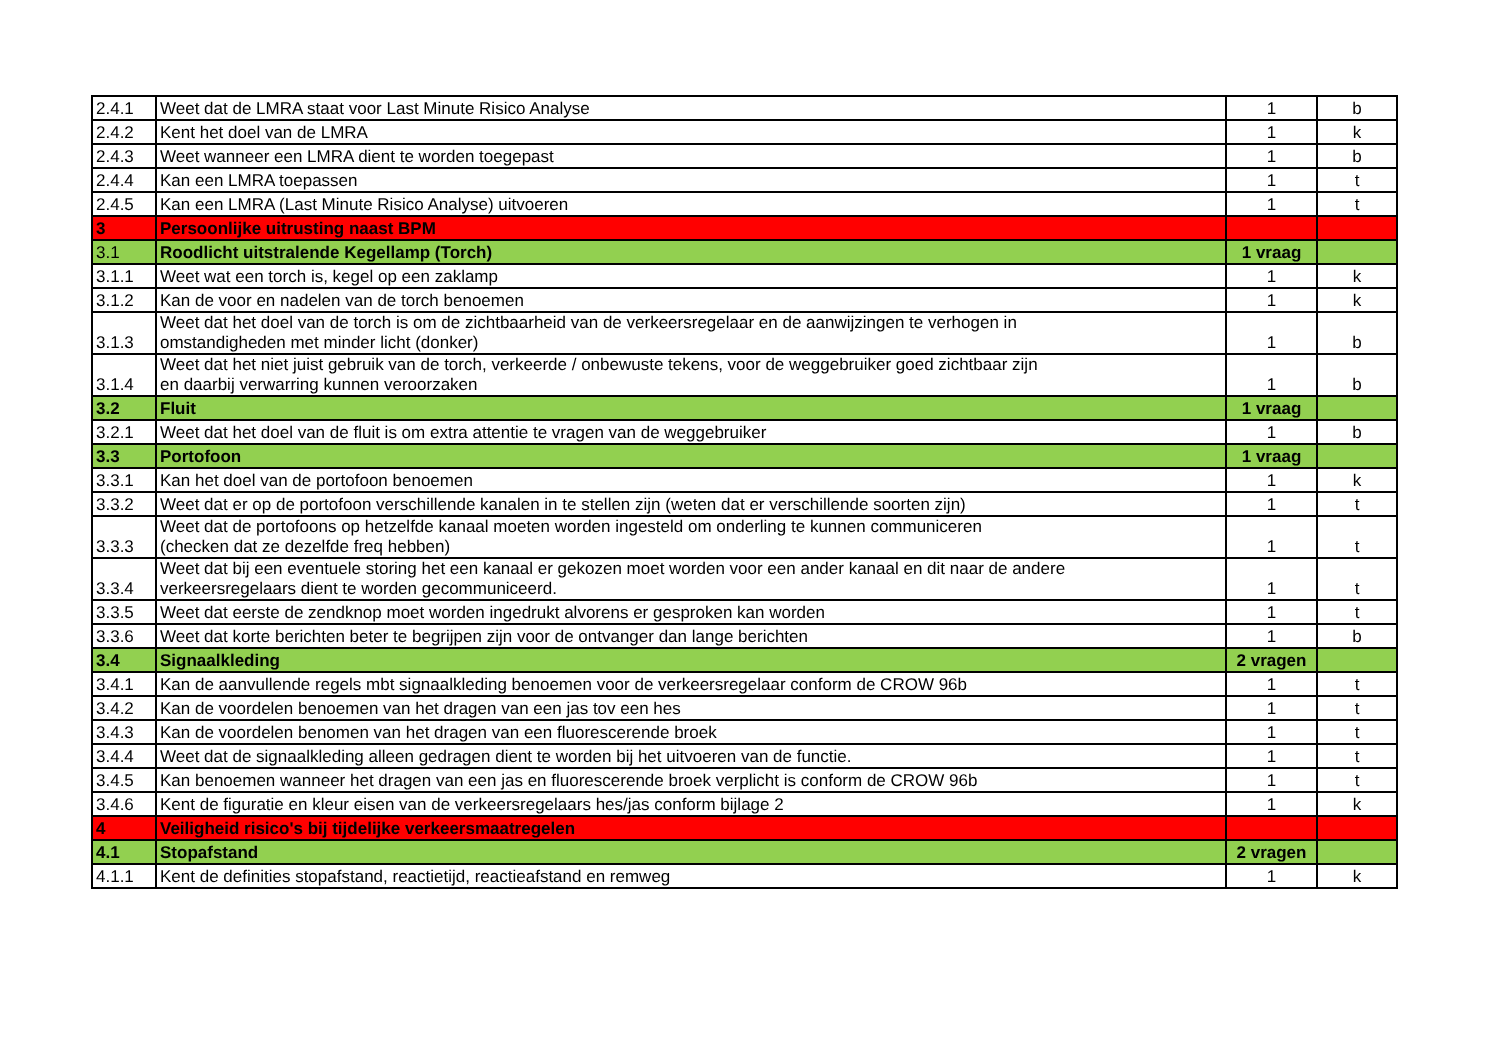| 2.4.1 | Weet dat de LMRA staat voor Last Minute Risico Analyse | 1 | b |
| 2.4.2 | Kent het doel van de LMRA | 1 | k |
| 2.4.3 | Weet wanneer een LMRA dient te worden toegepast | 1 | b |
| 2.4.4 | Kan een LMRA toepassen | 1 | t |
| 2.4.5 | Kan een LMRA (Last Minute Risico Analyse) uitvoeren | 1 | t |
| 3 | Persoonlijke uitrusting naast BPM | | |
| 3.1 | Roodlicht uitstralende Kegellamp (Torch) | 1 vraag | |
| 3.1.1 | Weet wat een torch is, kegel op een zaklamp | 1 | k |
| 3.1.2 | Kan de voor en nadelen van de torch benoemen | 1 | k |
| 3.1.3 | Weet dat het doel van de torch is om de zichtbaarheid van de verkeersregelaar en de aanwijzingen te verhogen in omstandigheden met minder licht (donker) | 1 | b |
| 3.1.4 | Weet dat het niet juist gebruik van de torch, verkeerde / onbewuste tekens, voor de weggebruiker goed zichtbaar zijn en daarbij verwarring kunnen veroorzaken | 1 | b |
| 3.2 | Fluit | 1 vraag | |
| 3.2.1 | Weet dat het doel van de fluit is om extra attentie te vragen van de weggebruiker | 1 | b |
| 3.3 | Portofoon | 1 vraag | |
| 3.3.1 | Kan het doel van de portofoon benoemen | 1 | k |
| 3.3.2 | Weet dat er op de portofoon verschillende kanalen in te stellen zijn (weten dat er verschillende soorten zijn) | 1 | t |
| 3.3.3 | Weet dat de portofoons op hetzelfde kanaal moeten worden ingesteld om onderling te kunnen communiceren (checken dat ze dezelfde freq hebben) | 1 | t |
| 3.3.4 | Weet dat bij een eventuele storing het een kanaal er gekozen moet worden voor een ander kanaal en dit naar de andere verkeersregelaars dient te worden gecommuniceerd. | 1 | t |
| 3.3.5 | Weet dat eerste de zendknop moet worden ingedrukt alvorens er gesproken kan worden | 1 | t |
| 3.3.6 | Weet dat korte berichten beter te begrijpen zijn voor de ontvanger dan lange berichten | 1 | b |
| 3.4 | Signaalkleding | 2 vragen | |
| 3.4.1 | Kan de aanvullende regels mbt signaalkleding benoemen voor de verkeersregelaar conform de CROW 96b | 1 | t |
| 3.4.2 | Kan de voordelen benoemen van het dragen van een jas tov een hes | 1 | t |
| 3.4.3 | Kan de voordelen benomen van het dragen van een fluorescerende broek | 1 | t |
| 3.4.4 | Weet dat de signaalkleding alleen gedragen dient te worden bij het uitvoeren van de functie. | 1 | t |
| 3.4.5 | Kan benoemen wanneer het dragen van een jas en fluorescerende broek verplicht is conform de CROW 96b | 1 | t |
| 3.4.6 | Kent de figuratie en kleur eisen van de verkeersregelaars hes/jas conform bijlage 2 | 1 | k |
| 4 | Veiligheid risico's bij tijdelijke verkeersmaatregelen | | |
| 4.1 | Stopafstand | 2 vragen | |
| 4.1.1 | Kent de definities stopafstand, reactietijd, reactieafstand en remweg | 1 | k |